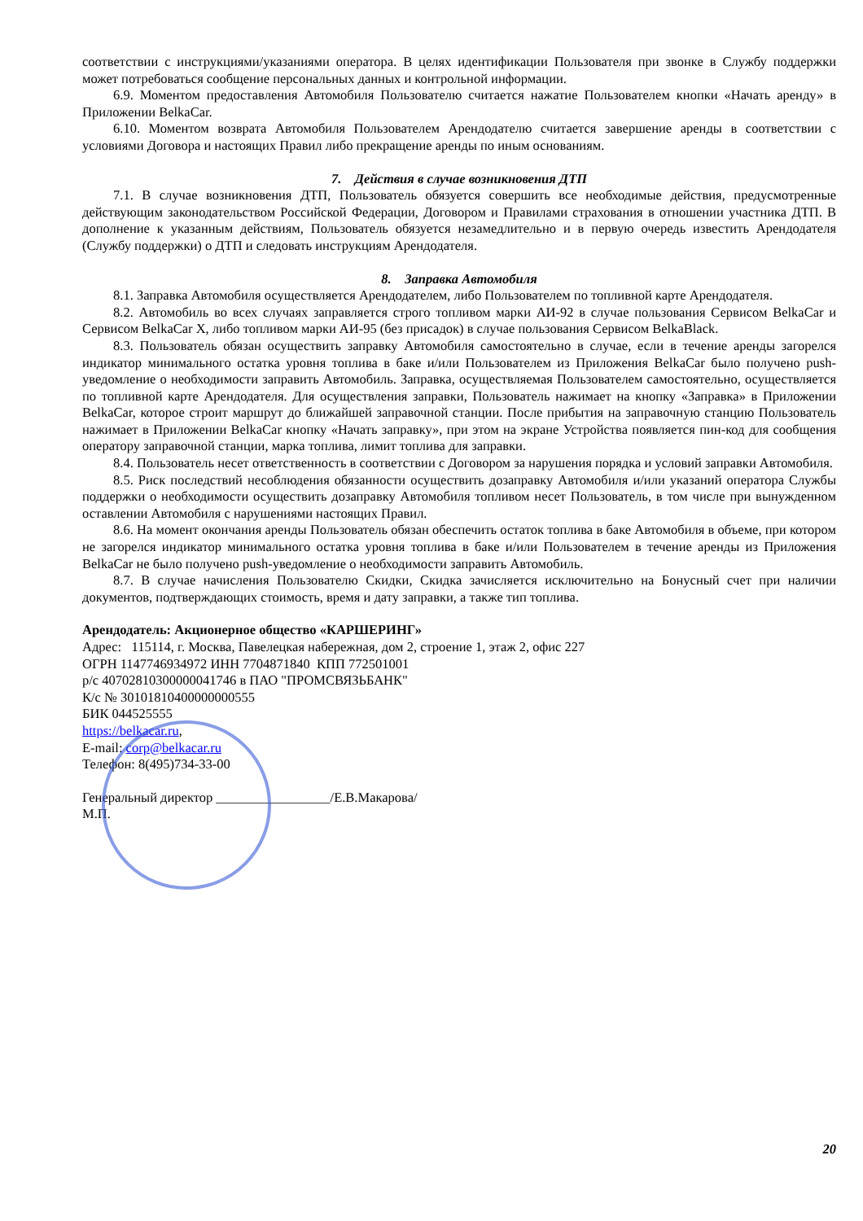соответствии с инструкциями/указаниями оператора. В целях идентификации Пользователя при звонке в Службу поддержки может потребоваться сообщение персональных данных и контрольной информации.
6.9. Моментом предоставления Автомобиля Пользователю считается нажатие Пользователем кнопки «Начать аренду» в Приложении BelkaCar.
6.10. Моментом возврата Автомобиля Пользователем Арендодателю считается завершение аренды в соответствии с условиями Договора и настоящих Правил либо прекращение аренды по иным основаниям.
7. Действия в случае возникновения ДТП
7.1. В случае возникновения ДТП, Пользователь обязуется совершить все необходимые действия, предусмотренные действующим законодательством Российской Федерации, Договором и Правилами страхования в отношении участника ДТП. В дополнение к указанным действиям, Пользователь обязуется незамедлительно и в первую очередь известить Арендодателя (Службу поддержки) о ДТП и следовать инструкциям Арендодателя.
8. Заправка Автомобиля
8.1. Заправка Автомобиля осуществляется Арендодателем, либо Пользователем по топливной карте Арендодателя.
8.2. Автомобиль во всех случаях заправляется строго топливом марки АИ-92 в случае пользования Сервисом BelkaCar и Сервисом BelkaCar X, либо топливом марки АИ-95 (без присадок) в случае пользования Сервисом BelkaBlack.
8.3. Пользователь обязан осуществить заправку Автомобиля самостоятельно в случае, если в течение аренды загорелся индикатор минимального остатка уровня топлива в баке и/или Пользователем из Приложения BelkaCar было получено push-уведомление о необходимости заправить Автомобиль. Заправка, осуществляемая Пользователем самостоятельно, осуществляется по топливной карте Арендодателя. Для осуществления заправки, Пользователь нажимает на кнопку «Заправка» в Приложении BelkaCar, которое строит маршрут до ближайшей заправочной станции. После прибытия на заправочную станцию Пользователь нажимает в Приложении BelkaCar кнопку «Начать заправку», при этом на экране Устройства появляется пин-код для сообщения оператору заправочной станции, марка топлива, лимит топлива для заправки.
8.4. Пользователь несет ответственность в соответствии с Договором за нарушения порядка и условий заправки Автомобиля.
8.5. Риск последствий несоблюдения обязанности осуществить дозаправку Автомобиля и/или указаний оператора Службы поддержки о необходимости осуществить дозаправку Автомобиля топливом несет Пользователь, в том числе при вынужденном оставлении Автомобиля с нарушениями настоящих Правил.
8.6. На момент окончания аренды Пользователь обязан обеспечить остаток топлива в баке Автомобиля в объеме, при котором не загорелся индикатор минимального остатка уровня топлива в баке и/или Пользователем в течение аренды из Приложения BelkaCar не было получено push-уведомление о необходимости заправить Автомобиль.
8.7. В случае начисления Пользователю Скидки, Скидка зачисляется исключительно на Бонусный счет при наличии документов, подтверждающих стоимость, время и дату заправки, а также тип топлива.
Арендодатель: Акционерное общество «КАРШЕРИНГ»
Адрес: 115114, г. Москва, Павелецкая набережная, дом 2, строение 1, этаж 2, офис 227
ОГРН 1147746934972 ИНН 7704871840 КПП 772501001
р/с 40702810300000041746 в ПАО "ПРОМСВЯЗЬБАНК"
К/с № 30101810400000000555
БИК 044525555
https://belkacar.ru,
E-mail: corp@belkacar.ru
Телефон: 8(495)734-33-00
Генеральный директор _________________/Е.В.Макарова/
М.П.
20